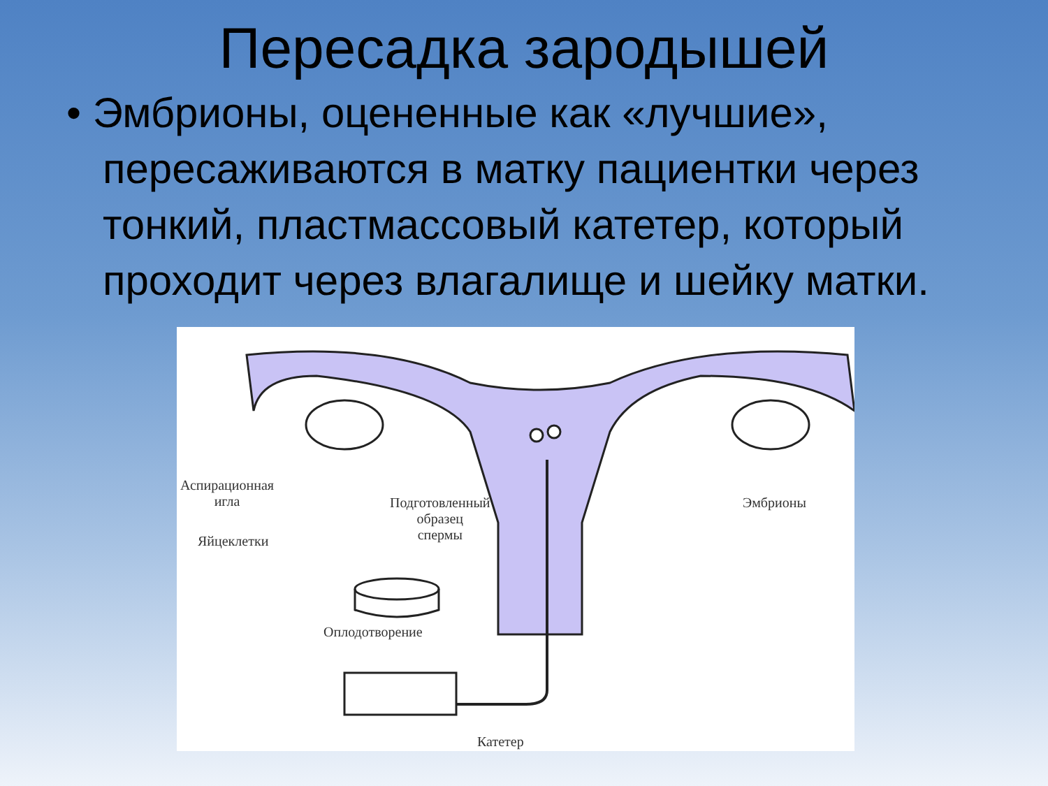Пересадка зародышей
• Эмбрионы, оцененные как «лучшие», пересаживаются в матку пациентки через тонкий, пластмассовый катетер, который проходит через влагалище и шейку матки.
Аспирационная
игла
Яйцеклетки
Подготовленный
образец
спермы
Эмбрионы
Оплодотворение
Катетер